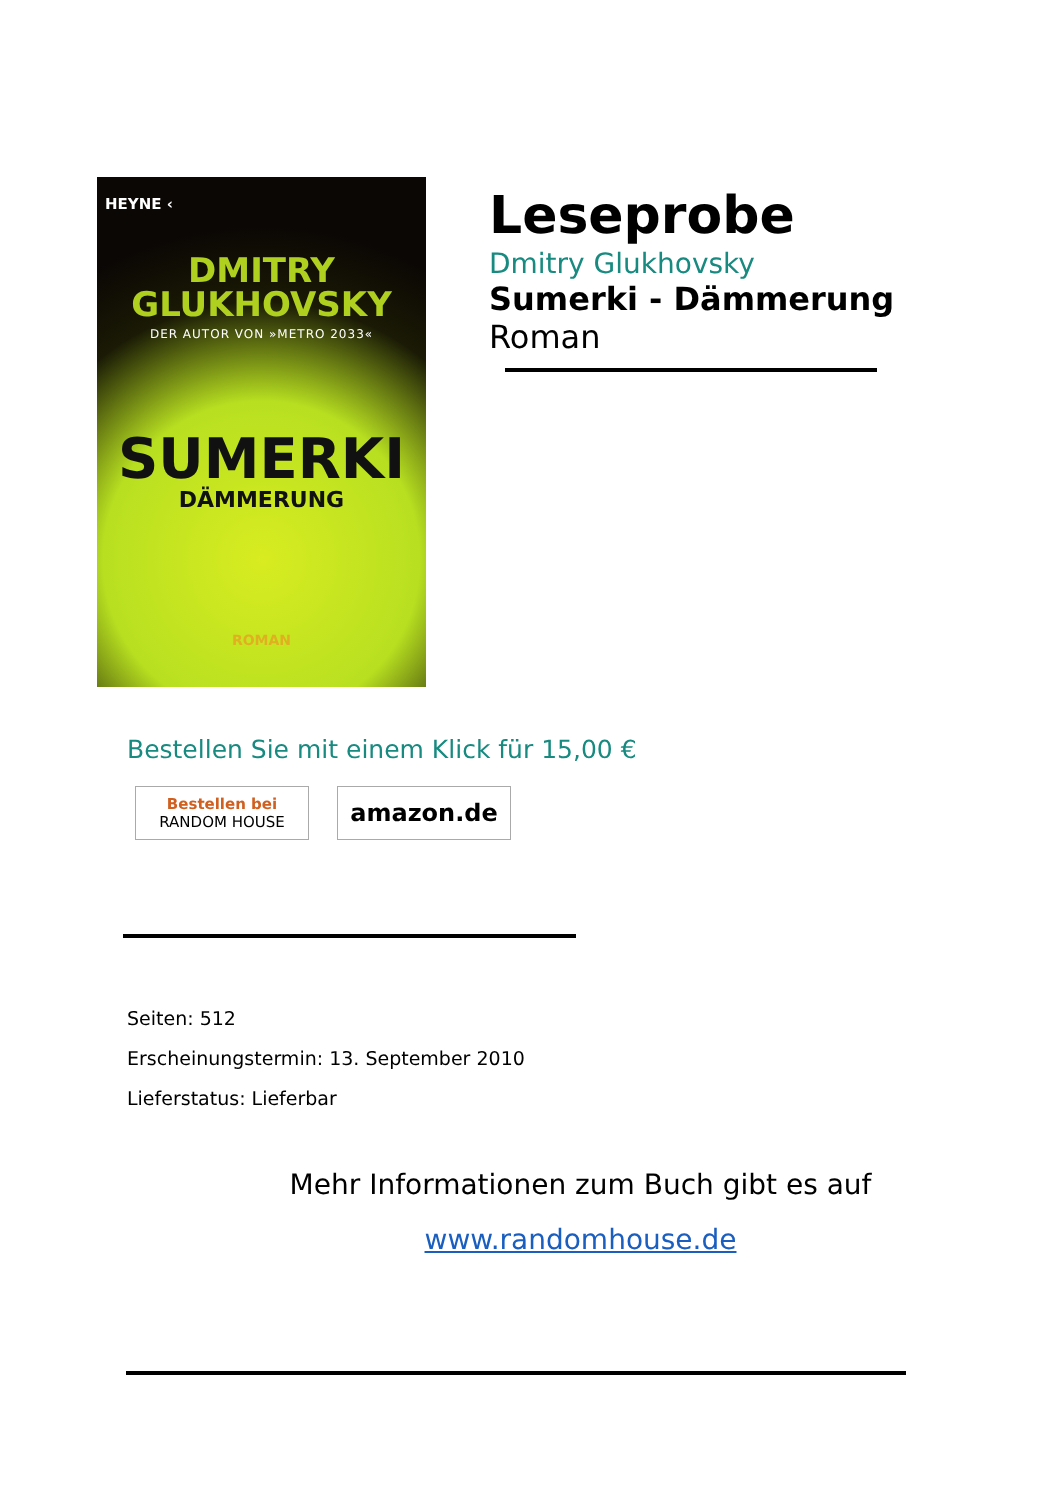HEYNE ‹
DMITRY
GLUKHOVSKY
DER AUTOR VON »METRO 2033«
SUMERKI
DÄMMERUNG
ROMAN
Leseprobe
Dmitry Glukhovsky
Sumerki - Dämmerung
Roman
Bestellen Sie mit einem Klick für 15,00 €
Bestellen bei
RANDOM HOUSE
amazon.de
Seiten: 512
Erscheinungstermin: 13. September 2010
Lieferstatus: Lieferbar
Mehr Informationen zum Buch gibt es auf
www.randomhouse.de